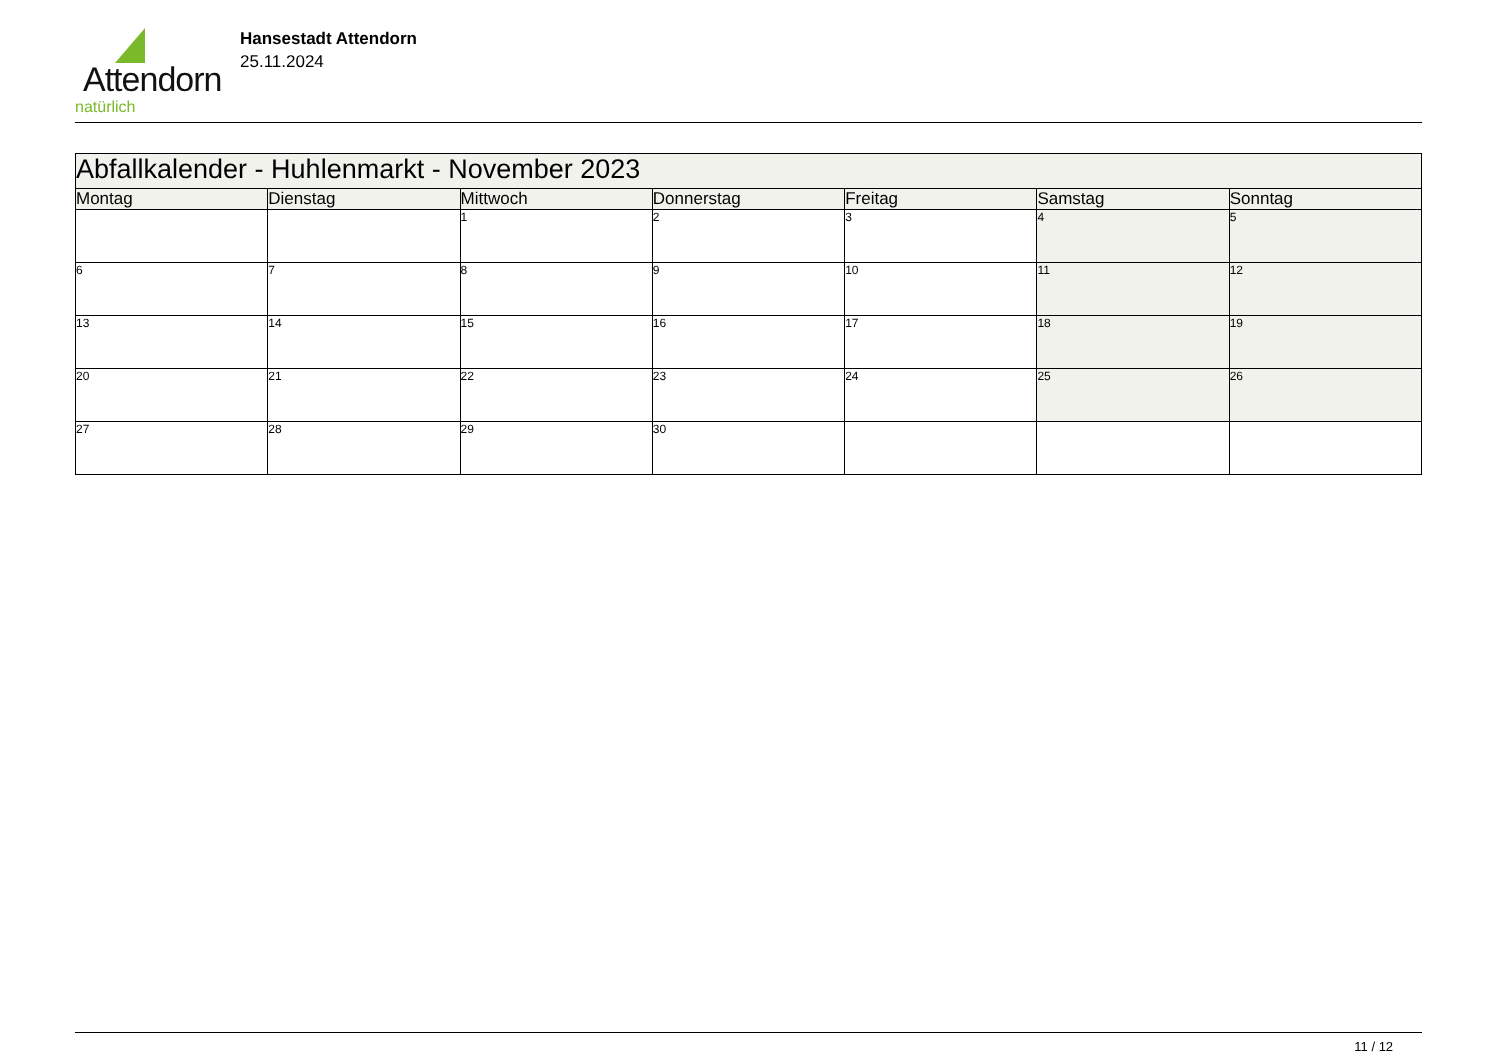Attendorn
natürlich
Hansestadt Attendorn
25.11.2024
| Abfallkalender - Huhlenmarkt - November 2023 | | | | | | |
| Montag | Dienstag | Mittwoch | Donnerstag | Freitag | Samstag | Sonntag |
| | | 1 | 2 | 3 | 4 | 5 |
| 6 | 7 | 8 | 9 | 10 | 11 | 12 |
| 13 | 14 | 15 | 16 | 17 | 18 | 19 |
| 20 | 21 | 22 | 23 | 24 | 25 | 26 |
| 27 | 28 | 29 | 30 | | | |
11 / 12